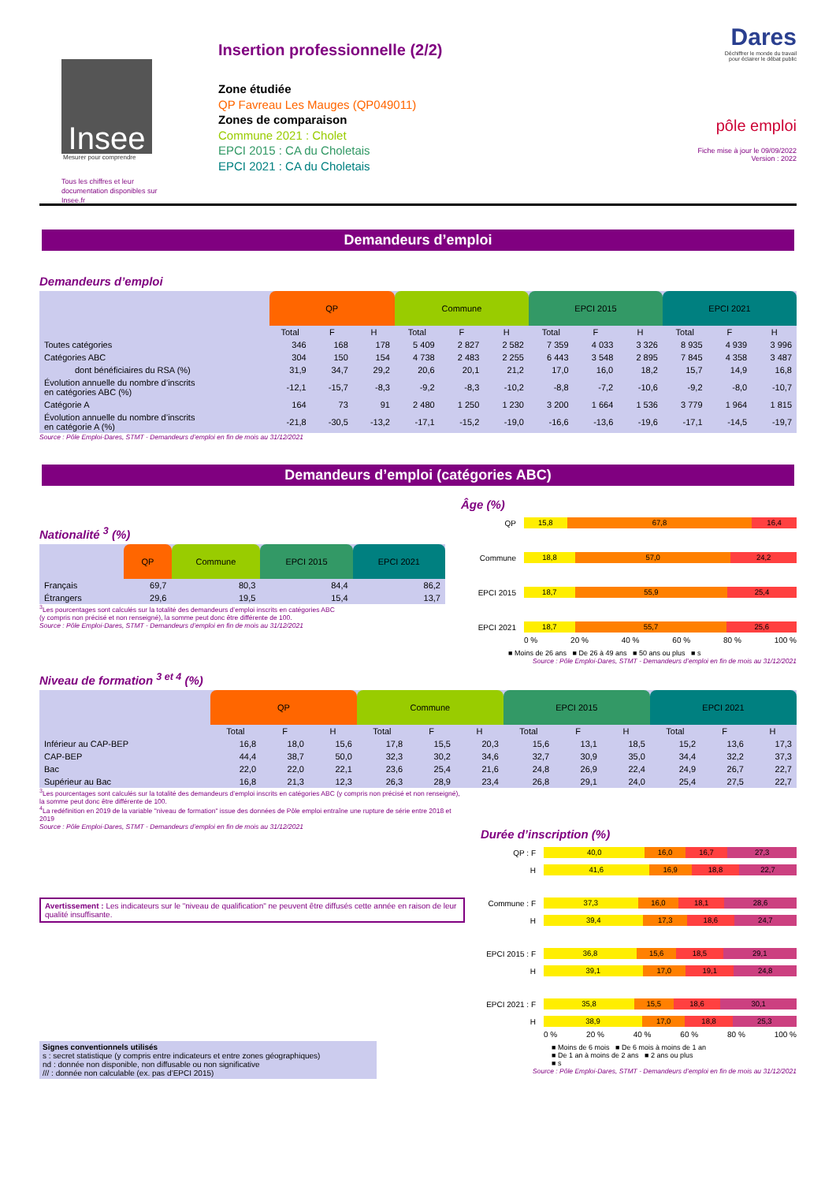Insee
Mesurer pour comprendre
Tous les chiffres et leur documentation disponibles sur Insee.fr
Insertion professionnelle (2/2)
Zone étudiée
QP Favreau Les Mauges (QP049011)
Zones de comparaison
Commune 2021 : Cholet
EPCI 2015 : CA du Choletais
EPCI 2021 : CA du Choletais
Dares
Déchiffrer le monde du travail
pour éclairer le débat public
pôle emploi
Fiche mise à jour le 09/09/2022
Version : 2022
Demandeurs d’emploi
Demandeurs d’emploi
| | QP | | | Commune | | | EPCI 2015 | | | EPCI 2021 | | |
| --- | --- | --- | --- | --- | --- | --- | --- | --- | --- | --- | --- | --- |
| | Total | F | H | Total | F | H | Total | F | H | Total | F | H |
| Toutes catégories | 346 | 168 | 178 | 5 409 | 2 827 | 2 582 | 7 359 | 4 033 | 3 326 | 8 935 | 4 939 | 3 996 |
| Catégories ABC | 304 | 150 | 154 | 4 738 | 2 483 | 2 255 | 6 443 | 3 548 | 2 895 | 7 845 | 4 358 | 3 487 |
| dont bénéficiaires du RSA (%) | 31,9 | 34,7 | 29,2 | 20,6 | 20,1 | 21,2 | 17,0 | 16,0 | 18,2 | 15,7 | 14,9 | 16,8 |
| Évolution annuelle du nombre d’inscrits en catégories ABC (%) | -12,1 | -15,7 | -8,3 | -9,2 | -8,3 | -10,2 | -8,8 | -7,2 | -10,6 | -9,2 | -8,0 | -10,7 |
| Catégorie A | 164 | 73 | 91 | 2 480 | 1 250 | 1 230 | 3 200 | 1 664 | 1 536 | 3 779 | 1 964 | 1 815 |
| Évolution annuelle du nombre d’inscrits en catégorie A (%) | -21,8 | -30,5 | -13,2 | -17,1 | -15,2 | -19,0 | -16,6 | -13,6 | -19,6 | -17,1 | -14,5 | -19,7 |
Source : Pôle Emploi-Dares, STMT - Demandeurs d’emploi en fin de mois au 31/12/2021
Demandeurs d’emploi (catégories ABC)
Nationalité <sup>3</sup> (%)
| | QP | Commune | EPCI 2015 | EPCI 2021 |
| --- | --- | --- | --- | --- |
| Français | 69,7 | 80,3 | 84,4 | 86,2 |
| Étrangers | 29,6 | 19,5 | 15,4 | 13,7 |
<sup>3</sup> Les pourcentages sont calculés sur la totalité des demandeurs d’emploi inscrits en catégories ABC
(y compris non précisé et non renseigné), la somme peut donc être différente de 100.
Source : Pôle Emploi-Dares, STMT - Demandeurs d’emploi en fin de mois au 31/12/2021
Âge (%)
QP
15,8 67,8 16,4
Commune
18,8 57,0 24,2
EPCI 2015
18,7 55,9 25,4
EPCI 2021
18,7 55,7 25,6
0 % 20 % 40 % 60 % 80 % 100 %
■ Moins de 26 ans ■ De 26 à 49 ans ■ 50 ans ou plus ■ s
Source : Pôle Emploi-Dares, STMT - Demandeurs d’emploi en fin de mois au 31/12/2021
Niveau de formation <sup>3 et 4</sup> (%)
| | QP | | | Commune | | | EPCI 2015 | | | EPCI 2021 | | |
| --- | --- | --- | --- | --- | --- | --- | --- | --- | --- | --- | --- | --- |
| | Total | F | H | Total | F | H | Total | F | H | Total | F | H |
| Inférieur au CAP-BEP | 16,8 | 18,0 | 15,6 | 17,8 | 15,5 | 20,3 | 15,6 | 13,1 | 18,5 | 15,2 | 13,6 | 17,3 |
| CAP-BEP | 44,4 | 38,7 | 50,0 | 32,3 | 30,2 | 34,6 | 32,7 | 30,9 | 35,0 | 34,4 | 32,2 | 37,3 |
| Bac | 22,0 | 22,0 | 22,1 | 23,6 | 25,4 | 21,6 | 24,8 | 26,9 | 22,4 | 24,9 | 26,7 | 22,7 |
| Supérieur au Bac | 16,8 | 21,3 | 12,3 | 26,3 | 28,9 | 23,4 | 26,8 | 29,1 | 24,0 | 25,4 | 27,5 | 22,7 |
<sup>3</sup> Les pourcentages sont calculés sur la totalité des demandeurs d’emploi inscrits en catégories ABC (y compris non précisé et non renseigné), la somme peut donc être différente de 100.
<sup>4</sup> La redéfinition en 2019 de la variable "niveau de formation" issue des données de Pôle emploi entraîne une rupture de série entre 2018 et 2019
Source : Pôle Emploi-Dares, STMT - Demandeurs d’emploi en fin de mois au 31/12/2021
Avertissement : Les indicateurs sur le "niveau de qualification" ne peuvent être diffusés cette année en raison de leur qualité insuffisante.
Signes conventionnels utilisés
s : secret statistique (y compris entre indicateurs et entre zones géographiques)
nd : donnée non disponible, non diffusable ou non significative
/// : donnée non calculable (ex. pas d’EPCI 2015)
Durée d’inscription (%)
QP : F
40,0 16,0 16,7 27,3
H
41,6 16,9 18,8 22,7
Commune : F
37,3 16,0 18,1 28,6
H
39,4 17,3 18,6 24,7
EPCI 2015 : F
36,8 15,6 18,5 29,1
H
39,1 17,0 19,1 24,8
EPCI 2021 : F
35,8 15,5 18,6 30,1
H
38,9 17,0 18,8 25,3
0 % 20 % 40 % 60 % 80 % 100 %
■ Moins de 6 mois ■ De 6 mois à moins de 1 an
■ De 1 an à moins de 2 ans ■ 2 ans ou plus
■ s
Source : Pôle Emploi-Dares, STMT - Demandeurs d’emploi en fin de mois au 31/12/2021